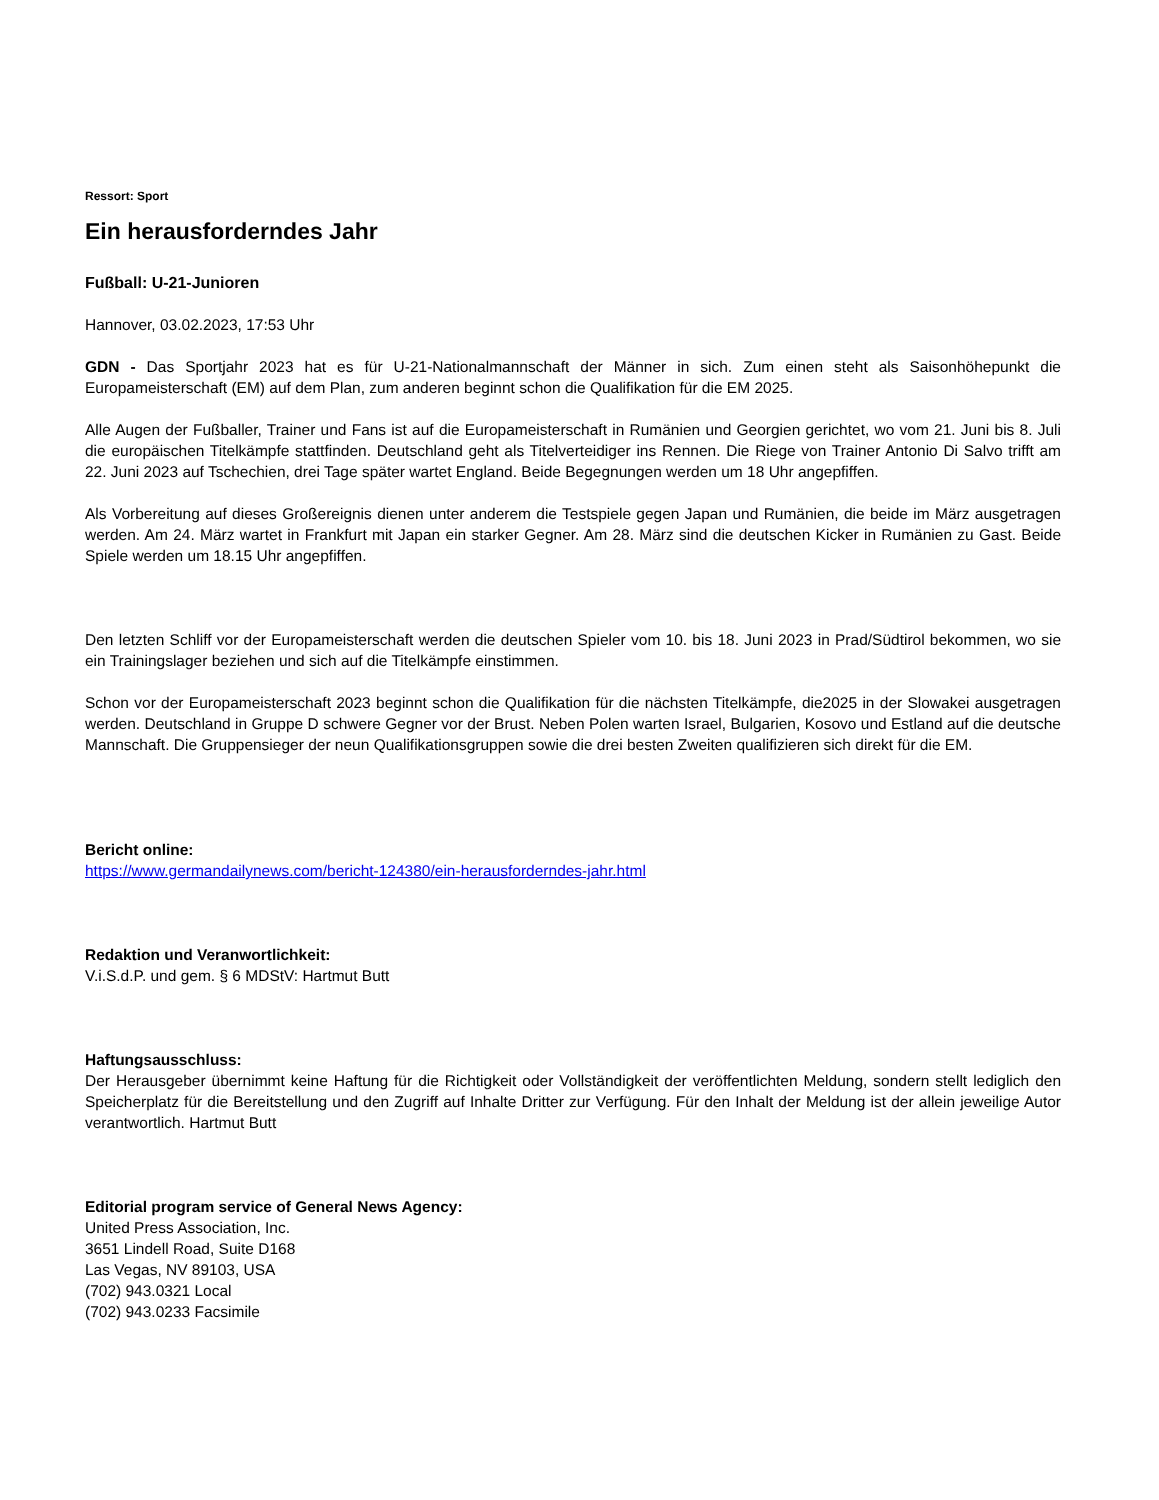Ressort: Sport
Ein herausforderndes Jahr
Fußball: U-21-Junioren
Hannover, 03.02.2023, 17:53 Uhr
GDN - Das Sportjahr 2023 hat es für U-21-Nationalmannschaft der Männer in sich. Zum einen steht als Saisonhöhepunkt die Europameisterschaft (EM) auf dem Plan, zum anderen beginnt schon die Qualifikation für die EM 2025.
Alle Augen der Fußballer, Trainer und Fans ist auf die Europameisterschaft in Rumänien und Georgien gerichtet, wo vom 21. Juni bis 8. Juli die europäischen Titelkämpfe stattfinden. Deutschland geht als Titelverteidiger ins Rennen. Die Riege von Trainer Antonio Di Salvo trifft am 22. Juni 2023 auf Tschechien, drei Tage später wartet England. Beide Begegnungen werden um 18 Uhr angepfiffen.
Als Vorbereitung auf dieses Großereignis dienen unter anderem die Testspiele gegen Japan und Rumänien, die beide im März ausgetragen werden. Am 24. März wartet in Frankfurt mit Japan ein starker Gegner. Am 28. März sind die deutschen Kicker in Rumänien zu Gast. Beide Spiele werden um 18.15 Uhr angepfiffen.
Den letzten Schliff vor der Europameisterschaft werden die deutschen Spieler vom 10. bis 18. Juni 2023 in Prad/Südtirol bekommen, wo sie ein Trainingslager beziehen und sich auf die Titelkämpfe einstimmen.
Schon vor der Europameisterschaft 2023 beginnt schon die Qualifikation für die nächsten Titelkämpfe, die2025 in der Slowakei ausgetragen werden. Deutschland in Gruppe D schwere Gegner vor der Brust. Neben Polen warten Israel, Bulgarien, Kosovo und Estland auf die deutsche Mannschaft. Die Gruppensieger der neun Qualifikationsgruppen sowie die drei besten Zweiten qualifizieren sich direkt für die EM.
Bericht online:
https://www.germandailynews.com/bericht-124380/ein-herausforderndes-jahr.html
Redaktion und Veranwortlichkeit:
V.i.S.d.P. und gem. § 6 MDStV: Hartmut Butt
Haftungsausschluss:
Der Herausgeber übernimmt keine Haftung für die Richtigkeit oder Vollständigkeit der veröffentlichten Meldung, sondern stellt lediglich den Speicherplatz für die Bereitstellung und den Zugriff auf Inhalte Dritter zur Verfügung. Für den Inhalt der Meldung ist der allein jeweilige Autor verantwortlich. Hartmut Butt
Editorial program service of General News Agency:
United Press Association, Inc.
3651 Lindell Road, Suite D168
Las Vegas, NV 89103, USA
(702) 943.0321 Local
(702) 943.0233 Facsimile